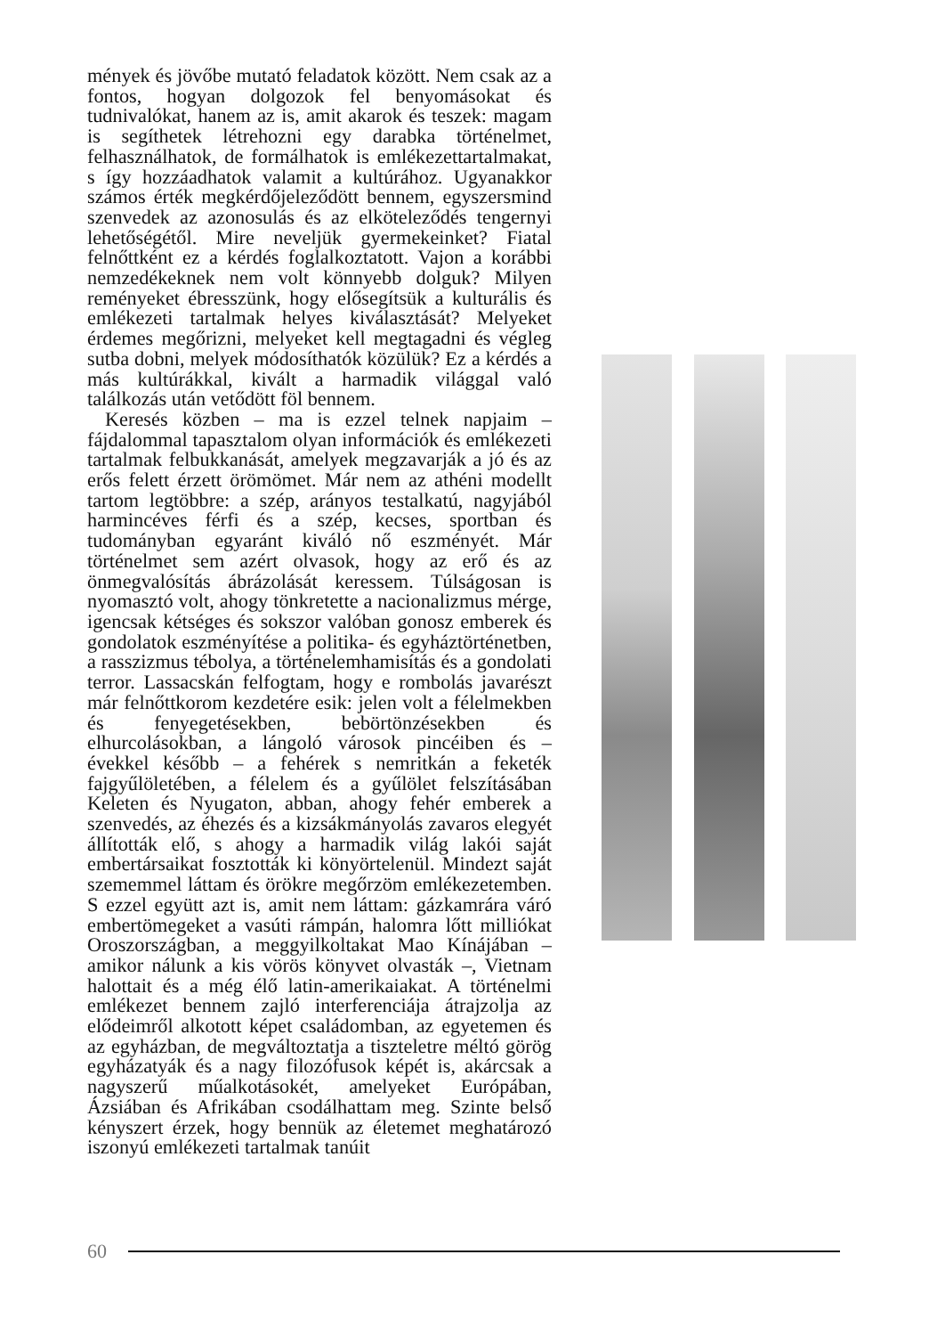mények és jövőbe mutató feladatok között. Nem csak az a fontos, hogyan dolgozok fel benyomásokat és tudnivalókat, hanem az is, amit akarok és teszek: magam is segíthetek létrehozni egy darabka történelmet, felhasználhatok, de formálhatok is emlékezettartalmakat, s így hozzáadhatok valamit a kultúrához. Ugyanakkor számos érték megkérdőjeleződött bennem, egyszersmind szenvedek az azonosulás és az elköteleződés tengernyi lehetőségétől. Mire neveljük gyermekeinket? Fiatal felnőttként ez a kérdés foglalkoztatott. Vajon a korábbi nemzedékeknek nem volt könnyebb dolguk? Milyen reményeket ébresszünk, hogy elősegítsük a kulturális és emlékezeti tartalmak helyes kiválasztását? Melyeket érdemes megőrizni, melyeket kell megtagadni és végleg sutba dobni, melyek módosíthatók közülük? Ez a kérdés a más kultúrákkal, kivált a harmadik világgal való találkozás után vetődött föl bennem.
Keresés közben – ma is ezzel telnek napjaim – fájdalommal tapasztalom olyan információk és emlékezeti tartalmak felbukkanását, amelyek megzavarják a jó és az erős felett érzett örömömet. Már nem az athéni modellt tartom legtöbbre: a szép, arányos testalkatú, nagyjából harmincéves férfi és a szép, kecses, sportban és tudományban egyaránt kiváló nő eszményét. Már történelmet sem azért olvasok, hogy az erő és az önmegvalósítás ábrázolását keressem. Túlságosan is nyomasztó volt, ahogy tönkretette a nacionalizmus mérge, igencsak kétséges és sokszor valóban gonosz emberek és gondolatok eszményítése a politika- és egyháztörténetben, a rasszizmus tébolya, a történelemhamisítás és a gondolati terror. Lassacskán felfogtam, hogy e rombolás javarészt már felnőttkorom kezdetére esik: jelen volt a félelmekben és fenyegetésekben, bebörtönzésekben és elhurcolásokban, a lángoló városok pincéiben és – évekkel később – a fehérek s nemritkán a feketék fajgyűlöletében, a félelem és a gyűlölet felszításában Keleten és Nyugaton, abban, ahogy fehér emberek a szenvedés, az éhezés és a kizsákmányolás zavaros elegyét állították elő, s ahogy a harmadik világ lakói saját embertársaikat fosztották ki könyörtelenül. Mindezt saját szememmel láttam és örökre megőrzöm emlékezetemben. S ezzel együtt azt is, amit nem láttam: gázkamrára váró embertömegeket a vasúti rámpán, halomra lőtt milliókat Oroszországban, a meggyilkoltakat Mao Kínájában – amikor nálunk a kis vörös könyvet olvasták –, Vietnam halottait és a még élő latin-amerikaiakat. A történelmi emlékezet bennem zajló interferenciája átrajzolja az elődeimről alkotott képet családomban, az egyetemen és az egyházban, de megváltoztatja a tiszteletre méltó görög egyházatyák és a nagy filozófusok képét is, akárcsak a nagyszerű műalkotásokét, amelyeket Európában, Ázsiában és Afrikában csodálhattam meg. Szinte belső kényszert érzek, hogy bennük az életemet meghatározó iszonyú emlékezeti tartalmak tanúit
60